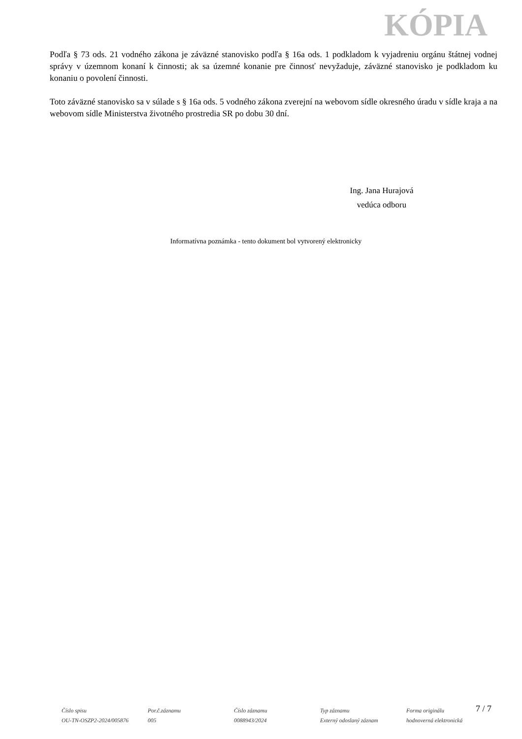KÓPIA
Podľa § 73 ods. 21 vodného zákona je záväzné stanovisko podľa § 16a ods. 1 podkladom k vyjadreniu orgánu štátnej vodnej správy v územnom konaní k činnosti; ak sa územné konanie pre činnosť nevyžaduje, záväzné stanovisko je podkladom ku konaniu o povolení činnosti.
Toto záväzné stanovisko sa v súlade s § 16a ods. 5 vodného zákona zverejní na webovom sídle okresného úradu v sídle kraja a na webovom sídle Ministerstva životného prostredia SR po dobu 30 dní.
Ing. Jana Hurajová
vedúca odboru
Informatívna poznámka - tento dokument bol vytvorený elektronicky
7 / 7
Číslo spisu
OU-TN-OSZP2-2024/005876
Por.č.záznamu
005
Číslo záznamu
0088943/2024
Typ záznamu
Externý odoslaný záznam
Forma originálu
hodnoverná elektronická